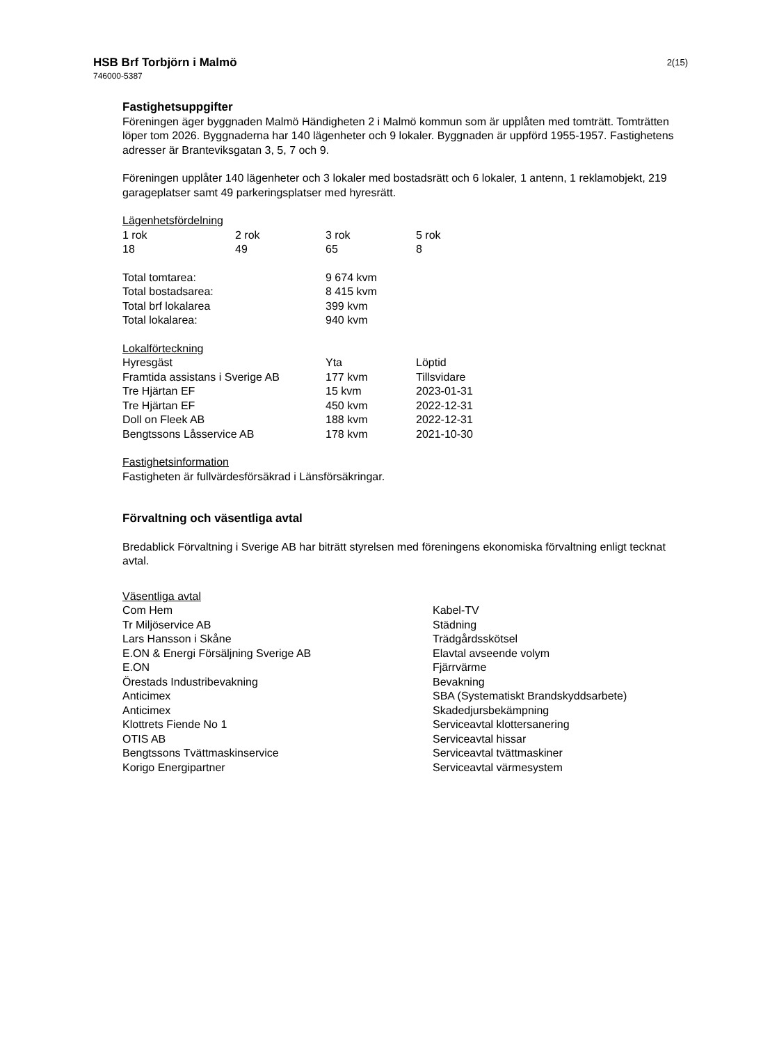HSB Brf Torbjörn i Malmö
746000-5387
2(15)
Fastighetsuppgifter
Föreningen äger byggnaden Malmö Händigheten 2 i Malmö kommun som är upplåten med tomträtt. Tomträtten löper tom 2026. Byggnaderna har 140 lägenheter och 9 lokaler. Byggnaden är uppförd 1955-1957. Fastighetens adresser är Branteviksgatan 3, 5, 7 och 9.
Föreningen upplåter 140 lägenheter och 3 lokaler med bostadsrätt och 6 lokaler, 1 antenn, 1 reklamobjekt, 219 garageplatser samt 49 parkeringsplatser med hyresrätt.
Lägenhetsfördelning
| 1 rok | 2 rok | 3 rok | 5 rok |
| 18 | 49 | 65 | 8 |
| Total tomtarea: | 9 674 kvm |
| Total bostadsarea: | 8 415 kvm |
| Total brf lokalarea | 399 kvm |
| Total lokalarea: | 940 kvm |
Lokalförteckning
| Hyresgäst | Yta | Löptid |
| Framtida assistans i Sverige AB | 177 kvm | Tillsvidare |
| Tre Hjärtan EF | 15 kvm | 2023-01-31 |
| Tre Hjärtan EF | 450 kvm | 2022-12-31 |
| Doll on Fleek AB | 188 kvm | 2022-12-31 |
| Bengtssons Låsservice AB | 178 kvm | 2021-10-30 |
Fastighetsinformation
Fastigheten är fullvärdesförsäkrad i Länsförsäkringar.
Förvaltning och väsentliga avtal
Bredablick Förvaltning i Sverige AB har biträtt styrelsen med föreningens ekonomiska förvaltning enligt tecknat avtal.
Väsentliga avtal
| Com Hem | Kabel-TV |
| Tr Miljöservice AB | Städning |
| Lars Hansson i Skåne | Trädgårdsskötsel |
| E.ON & Energi Försäljning Sverige AB | Elavtal avseende volym |
| E.ON | Fjärrvärme |
| Örestads Industribevakning | Bevakning |
| Anticimex | SBA (Systematiskt Brandskyddsarbete) |
| Anticimex | Skadedjursbekämpning |
| Klottrets Fiende No 1 | Serviceavtal klottersanering |
| OTIS AB | Serviceavtal hissar |
| Bengtssons Tvättmaskinservice | Serviceavtal tvättmaskiner |
| Korigo Energipartner | Serviceavtal värmesystem |